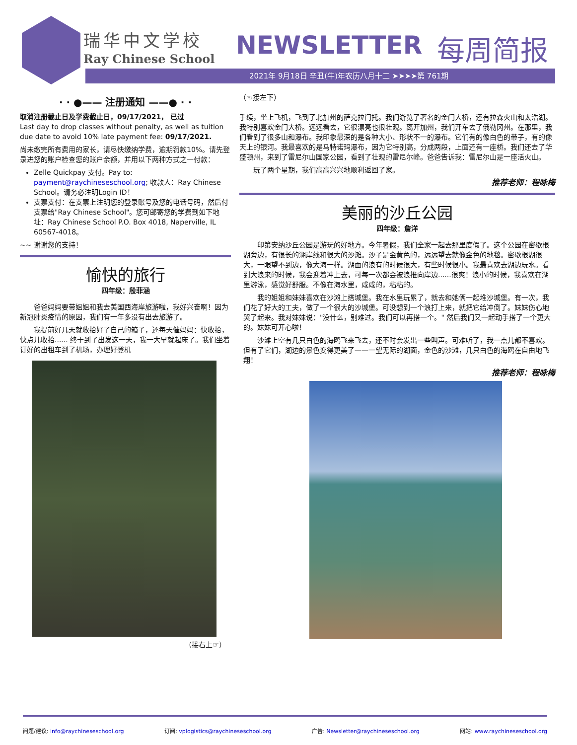瑞华中文学校
Ray Chinese School
NEWSLETTER 每周简报
2021年 9月18日 辛丑(牛)年农历八月十二 ➤➤➤➤第 761期
· · ●—— 注册通知 ——● · ·
取消注册截止日及学费截止日，09/17/2021， 已过
Last day to drop classes without penalty, as well as tuition due date to avoid 10% late payment fee: 09/17/2021.
尚未缴完所有费用的家长，请尽快缴纳学费，逾期罚款10%。请先登录进您的账户检查您的账户余额，并用以下两种方式之一付款：
Zelle Quickpay 支付。Pay to: payment@raychineseschool.org; 收款人：Ray Chinese School。请务必注明Login ID！
支票支付：在支票上注明您的登录账号及您的电话号码，然后付支票给"Ray Chinese School"。您可邮寄您的学费到如下地址：Ray Chinese School P.O. Box 4018, Naperville, IL 60567-4018。
~~ 谢谢您的支持！
愉快的旅行
四年级：殷菲涵
　　爸爸妈妈要带姐姐和我去美国西海岸旅游啦，我好兴奋啊！因为新冠肺炎疫情的原因，我们有一年多没有出去旅游了。
　　我提前好几天就收拾好了自己的箱子，还每天催妈妈：快收拾，快点儿收拾...... 终于到了出发这一天，我一大早就起床了。我们坐着订好的出租车到了机场，办理好登机
（接右上☞）
（☜接左下）
手续，坐上飞机，飞到了北加州的萨克拉门托。我们游览了著名的金门大桥，还有拉森火山和太浩湖。我特别喜欢金门大桥。远远看去，它很漂亮也很壮观。离开加州，我们开车去了俄勒冈州。在那里，我们看到了很多山和瀑布。我印象最深的是各种大小、形状不一的瀑布。它们有的像白色的带子，有的像天上的银河。我最喜欢的是马特诺玛瀑布，因为它特别高，分成两段，上面还有一座桥。我们还去了华盛顿州，来到了雷尼尔山国家公园，看到了壮观的雷尼尔峰。爸爸告诉我：雷尼尔山是一座活火山。
　　玩了两个星期，我们高高兴兴地顺利返回了家。
推荐老师：程咏梅
美丽的沙丘公园
四年级：詹洋
　　印第安纳沙丘公园是游玩的好地方。今年暑假，我们全家一起去那里度假了。这个公园在密歇根湖旁边，有很长的湖岸线和很大的沙滩。沙子是金黄色的，远远望去就像金色的地毯。密歇根湖很大，一眼望不到边，像大海一样。湖面的浪有的时候很大，有些时候很小。我最喜欢去湖边玩水。看到大浪来的时候，我会迎着冲上去，可每一次都会被浪推向岸边......很爽！浪小的时候，我喜欢在湖里游泳，感觉好舒服。不像在海水里，咸咸的，粘粘的。
　　我的姐姐和妹妹喜欢在沙滩上搭城堡。我在水里玩累了，就去和她俩一起堆沙城堡。有一次，我们花了好大的工夫，做了一个很大的沙城堡。可没想到一个浪打上来，就把它给冲倒了。妹妹伤心地哭了起来。我对妹妹说："没什么，别难过。我们可以再搭一个。" 然后我们又一起动手搭了一个更大的。妹妹可开心啦！
　　沙滩上空有几只白色的海鸥飞来飞去，还不时会发出一些叫声。可难听了，我一点儿都不喜欢。但有了它们，湖边的景色变得更美了——一望无际的湖面，金色的沙滩，几只白色的海鸥在自由地飞翔！
推荐老师：程咏梅
问题/建议: info@raychineseschool.org 订阅: vplogistics@raychineseschool.org 广告: Newsletter@raychineseschool.org 网站: www.raychineseschool.org